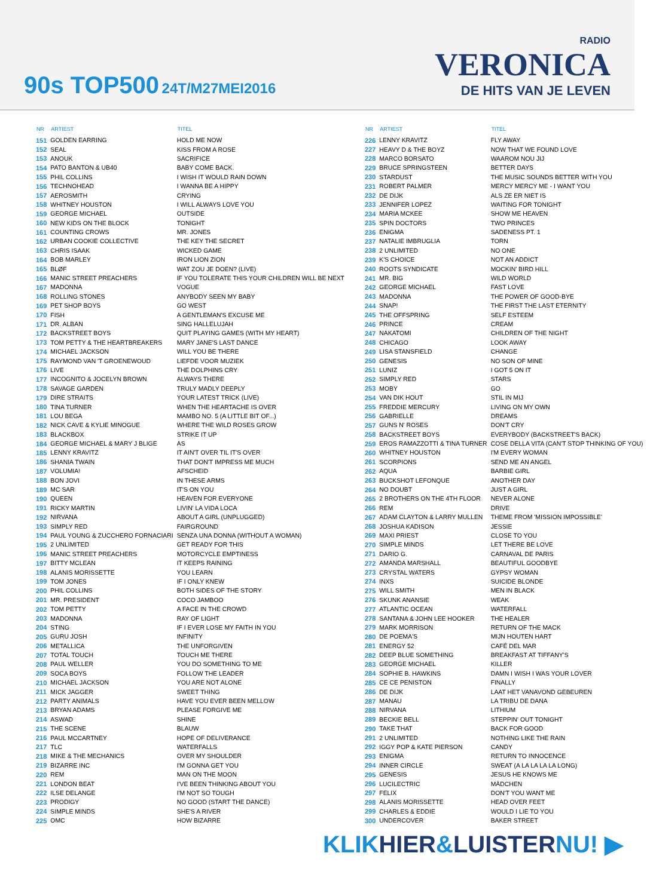90s TOP500 24T/M27MEI2016
RADIO
VERONICA
DE HITS VAN JE LEVEN
| NR | ARTIEST | TITEL |
| --- | --- | --- |
| 151 | GOLDEN EARRING | HOLD ME NOW |
| 152 | SEAL | KISS FROM A ROSE |
| 153 | ANOUK | SACRIFICE |
| 154 | PATO BANTON & UB40 | BABY COME BACK. |
| 155 | PHIL COLLINS | I WISH IT WOULD RAIN DOWN |
| 156 | TECHNOHEAD | I WANNA BE A HIPPY |
| 157 | AEROSMITH | CRYING |
| 158 | WHITNEY HOUSTON | I WILL ALWAYS LOVE YOU |
| 159 | GEORGE MICHAEL | OUTSIDE |
| 160 | NEW KIDS ON THE BLOCK | TONIGHT |
| 161 | COUNTING CROWS | MR. JONES |
| 162 | URBAN COOKIE COLLECTIVE | THE KEY THE SECRET |
| 163 | CHRIS ISAAK | WICKED GAME |
| 164 | BOB MARLEY | IRON LION ZION |
| 165 | BLØF | WAT ZOU JE DOEN? (LIVE) |
| 166 | MANIC STREET PREACHERS | IF YOU TOLERATE THIS YOUR CHILDREN WILL BE NEXT |
| 167 | MADONNA | VOGUE |
| 168 | ROLLING STONES | ANYBODY SEEN MY BABY |
| 169 | PET SHOP BOYS | GO WEST |
| 170 | FISH | A GENTLEMAN'S EXCUSE ME |
| 171 | DR. ALBAN | SING HALLELUJAH |
| 172 | BACKSTREET BOYS | QUIT PLAYING GAMES (WITH MY HEART) |
| 173 | TOM PETTY & THE HEARTBREAKERS | MARY JANE'S LAST DANCE |
| 174 | MICHAEL JACKSON | WILL YOU BE THERE |
| 175 | RAYMOND VAN 'T GROENEWOUD | LIEFDE VOOR MUZIEK |
| 176 | LIVE | THE DOLPHINS CRY |
| 177 | INCOGNITO & JOCELYN BROWN | ALWAYS THERE |
| 178 | SAVAGE GARDEN | TRULY MADLY DEEPLY |
| 179 | DIRE STRAITS | YOUR LATEST TRICK (LIVE) |
| 180 | TINA TURNER | WHEN THE HEARTACHE IS OVER |
| 181 | LOU BEGA | MAMBO NO. 5 (A LITTLE BIT OF...) |
| 182 | NICK CAVE & KYLIE MINOGUE | WHERE THE WILD ROSES GROW |
| 183 | BLACKBOX | STRIKE IT UP |
| 184 | GEORGE MICHAEL & MARY J BLIGE | AS |
| 185 | LENNY KRAVITZ | IT AIN'T OVER TIL IT'S OVER |
| 186 | SHANIA TWAIN | THAT DON'T IMPRESS ME MUCH |
| 187 | VOLUMIA! | AFSCHEID |
| 188 | BON JOVI | IN THESE ARMS |
| 189 | MC SAR | IT'S ON YOU |
| 190 | QUEEN | HEAVEN FOR EVERYONE |
| 191 | RICKY MARTIN | LIVIN' LA VIDA LOCA |
| 192 | NIRVANA | ABOUT A GIRL (UNPLUGGED) |
| 193 | SIMPLY RED | FAIRGROUND |
| 194 | PAUL YOUNG & ZUCCHERO FORNACIARI | SENZA UNA DONNA (WITHOUT A WOMAN) |
| 195 | 2 UNLIMITED | GET READY FOR THIS |
| 196 | MANIC STREET PREACHERS | MOTORCYCLE EMPTINESS |
| 197 | BITTY MCLEAN | IT KEEPS RAINING |
| 198 | ALANIS MORISSETTE | YOU LEARN |
| 199 | TOM JONES | IF I ONLY KNEW |
| 200 | PHIL COLLINS | BOTH SIDES OF THE STORY |
| 201 | MR. PRESIDENT | COCO JAMBOO |
| 202 | TOM PETTY | A FACE IN THE CROWD |
| 203 | MADONNA | RAY OF LIGHT |
| 204 | STING | IF I EVER LOSE MY FAITH IN YOU |
| 205 | GURU JOSH | INFINITY |
| 206 | METALLICA | THE UNFORGIVEN |
| 207 | TOTAL TOUCH | TOUCH ME THERE |
| 208 | PAUL WELLER | YOU DO SOMETHING TO ME |
| 209 | SOCA BOYS | FOLLOW THE LEADER |
| 210 | MICHAEL JACKSON | YOU ARE NOT ALONE |
| 211 | MICK JAGGER | SWEET THING |
| 212 | PARTY ANIMALS | HAVE YOU EVER BEEN MELLOW |
| 213 | BRYAN ADAMS | PLEASE FORGIVE ME |
| 214 | ASWAD | SHINE |
| 215 | THE SCENE | BLAUW |
| 216 | PAUL MCCARTNEY | HOPE OF DELIVERANCE |
| 217 | TLC | WATERFALLS |
| 218 | MIKE & THE MECHANICS | OVER MY SHOULDER |
| 219 | BIZARRE INC | I'M GONNA GET YOU |
| 220 | REM | MAN ON THE MOON |
| 221 | LONDON BEAT | I'VE BEEN THINKING ABOUT YOU |
| 222 | ILSE DELANGE | I'M NOT SO TOUGH |
| 223 | PRODIGY | NO GOOD (START THE DANCE) |
| 224 | SIMPLE MINDS | SHE'S A RIVER |
| 225 | OMC | HOW BIZARRE |
| NR | ARTIEST | TITEL |
| --- | --- | --- |
| 226 | LENNY KRAVITZ | FLY AWAY |
| 227 | HEAVY D & THE BOYZ | NOW THAT WE FOUND LOVE |
| 228 | MARCO BORSATO | WAAROM NOU JIJ |
| 229 | BRUCE SPRINGSTEEN | BETTER DAYS |
| 230 | STARDUST | THE MUSIC SOUNDS BETTER WITH YOU |
| 231 | ROBERT PALMER | MERCY MERCY ME - I WANT YOU |
| 232 | DE DIJK | ALS ZE ER NIET IS |
| 233 | JENNIFER LOPEZ | WAITING FOR TONIGHT |
| 234 | MARIA MCKEE | SHOW ME HEAVEN |
| 235 | SPIN DOCTORS | TWO PRINCES |
| 236 | ENIGMA | SADENESS PT. 1 |
| 237 | NATALIE IMBRUGLIA | TORN |
| 238 | 2 UNLIMITED | NO ONE |
| 239 | K'S CHOICE | NOT AN ADDICT |
| 240 | ROOTS SYNDICATE | MOCKIN' BIRD HILL |
| 241 | MR. BIG | WILD WORLD |
| 242 | GEORGE MICHAEL | FAST LOVE |
| 243 | MADONNA | THE POWER OF GOOD-BYE |
| 244 | SNAP! | THE FIRST THE LAST ETERNITY |
| 245 | THE OFFSPRING | SELF ESTEEM |
| 246 | PRINCE | CREAM |
| 247 | NAKATOMI | CHILDREN OF THE NIGHT |
| 248 | CHICAGO | LOOK AWAY |
| 249 | LISA STANSFIELD | CHANGE |
| 250 | GENESIS | NO SON OF MINE |
| 251 | LUNIZ | I GOT 5 ON IT |
| 252 | SIMPLY RED | STARS |
| 253 | MOBY | GO |
| 254 | VAN DIK HOUT | STIL IN MIJ |
| 255 | FREDDIE MERCURY | LIVING ON MY OWN |
| 256 | GABRIELLE | DREAMS |
| 257 | GUNS N' ROSES | DON'T CRY |
| 258 | BACKSTREET BOYS | EVERYBODY (BACKSTREET'S BACK) |
| 259 | EROS RAMAZZOTTI & TINA TURNER | COSE DELLA VITA (CAN'T STOP THINKING OF YOU) |
| 260 | WHITNEY HOUSTON | I'M EVERY WOMAN |
| 261 | SCORPIONS | SEND ME AN ANGEL |
| 262 | AQUA | BARBIE GIRL |
| 263 | BUCKSHOT LEFONQUE | ANOTHER DAY |
| 264 | NO DOUBT | JUST A GIRL |
| 265 | 2 BROTHERS ON THE 4TH FLOOR | NEVER ALONE |
| 266 | REM | DRIVE |
| 267 | ADAM CLAYTON & LARRY MULLEN | THEME FROM 'MISSION IMPOSSIBLE' |
| 268 | JOSHUA KADISON | JESSIE |
| 269 | MAXI PRIEST | CLOSE TO YOU |
| 270 | SIMPLE MINDS | LET THERE BE LOVE |
| 271 | DARIO G. | CARNAVAL DE PARIS |
| 272 | AMANDA MARSHALL | BEAUTIFUL GOODBYE |
| 273 | CRYSTAL WATERS | GYPSY WOMAN |
| 274 | INXS | SUICIDE BLONDE |
| 275 | WILL SMITH | MEN IN BLACK |
| 276 | SKUNK ANANSIE | WEAK |
| 277 | ATLANTIC OCEAN | WATERFALL |
| 278 | SANTANA & JOHN LEE HOOKER | THE HEALER |
| 279 | MARK MORRISON | RETURN OF THE MACK |
| 280 | DE POEMA'S | MIJN HOUTEN HART |
| 281 | ENERGY 52 | CAFÉ DEL MAR |
| 282 | DEEP BLUE SOMETHING | BREAKFAST AT TIFFANY'S |
| 283 | GEORGE MICHAEL | KILLER |
| 284 | SOPHIE B. HAWKINS | DAMN I WISH I WAS YOUR LOVER |
| 285 | CE CE PENISTON | FINALLY |
| 286 | DE DIJK | LAAT HET VANAVOND GEBEUREN |
| 287 | MANAU | LA TRIBU DE DANA |
| 288 | NIRVANA | LITHIUM |
| 289 | BECKIE BELL | STEPPIN' OUT TONIGHT |
| 290 | TAKE THAT | BACK FOR GOOD |
| 291 | 2 UNLIMITED | NOTHING LIKE THE RAIN |
| 292 | IGGY POP & KATE PIERSON | CANDY |
| 293 | ENIGMA | RETURN TO INNOCENCE |
| 294 | INNER CIRCLE | SWEAT (A LA LA LA LA LONG) |
| 295 | GENESIS | JESUS HE KNOWS ME |
| 296 | LUCILECTRIC | MÄDCHEN |
| 297 | FELIX | DON'T YOU WANT ME |
| 298 | ALANIS MORISSETTE | HEAD OVER FEET |
| 299 | CHARLES & EDDIE | WOULD I LIE TO YOU |
| 300 | UNDERCOVER | BAKER STREET |
KLIKHIER&LUISTERNU! ▶